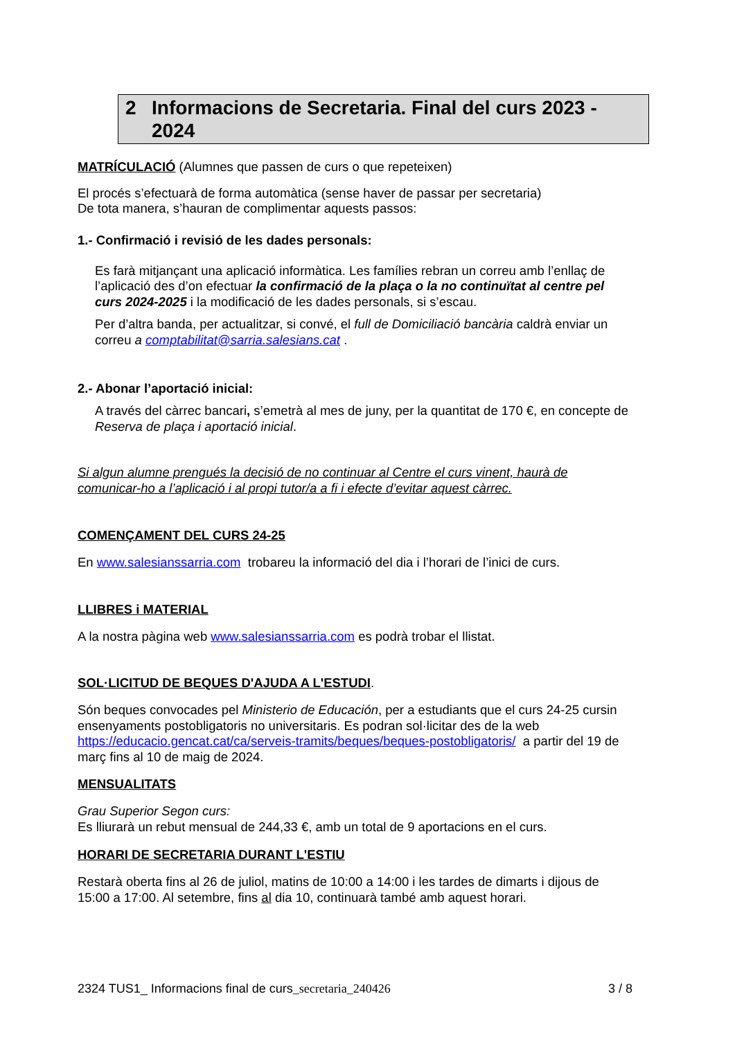2 Informacions de Secretaria. Final del curs 2023 - 2024
MATRÍCULACIÓ (Alumnes que passen de curs o que repeteixen)
El procés s’efectuarà de forma automàtica (sense haver de passar per secretaria)
De tota manera, s’hauran de complimentar aquests passos:
1.- Confirmació i revisió de les dades personals:
Es farà mitjançant una aplicació informàtica. Les famílies rebran un correu amb l’enllaç de l’aplicació des d’on efectuar la confirmació de la plaça o la no continuïtat al centre pel curs 2024-2025 i la modificació de les dades personals, si s’escau.
Per d’altra banda, per actualitzar, si convé, el full de Domiciliació bancària caldrà enviar un correu a comptabilitat@sarria.salesians.cat .
2.- Abonar l’aportació inicial:
A través del càrrec bancari, s’emetrà al mes de juny, per la quantitat de 170 €, en concepte de Reserva de plaça i aportació inicial.
Si algun alumne prengués la decisió de no continuar al Centre el curs vinent, haurà de comunicar-ho a l’aplicació i al propi tutor/a a fi i efecte d’evitar aquest càrrec.
COMENÇAMENT DEL CURS 24-25
En www.salesianssarria.com trobareu la informació del dia i l’horari de l’inici de curs.
LLIBRES i MATERIAL
A la nostra pàgina web www.salesianssarria.com es podrà trobar el llistat.
SOL·LICITUD DE BEQUES D'AJUDA A L'ESTUDI.
Són beques convocades pel Ministerio de Educación, per a estudiants que el curs 24-25 cursin ensenyaments postobligatoris no universitaris. Es podran sol·licitar des de la web https://educacio.gencat.cat/ca/serveis-tramits/beques/beques-postobligatoris/ a partir del 19 de març fins al 10 de maig de 2024.
MENSUALITATS
Grau Superior Segon curs:
Es lliurarà un rebut mensual de 244,33 €, amb un total de 9 aportacions en el curs.
HORARI DE SECRETARIA DURANT L'ESTIU
Restarà oberta fins al 26 de juliol, matins de 10:00 a 14:00 i les tardes de dimarts i dijous de 15:00 a 17:00. Al setembre, fins al dia 10, continuarà també amb aquest horari.
2324 TUS1_ Informacions final de curs_secretaria_240426 3 / 8